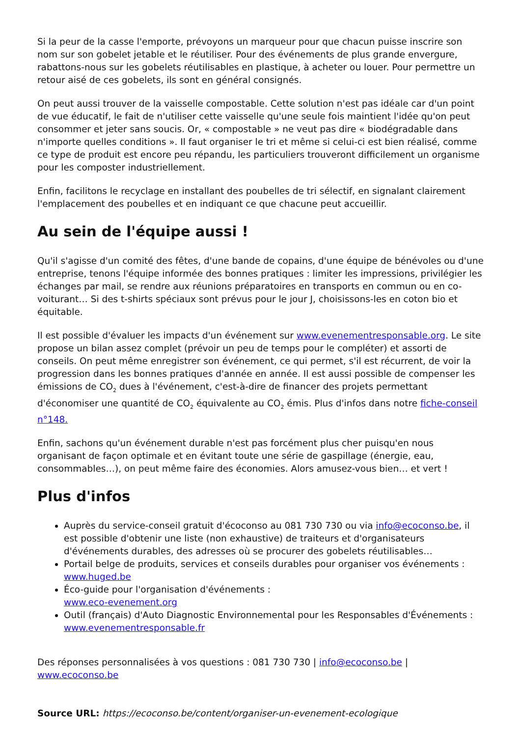Si la peur de la casse l'emporte, prévoyons un marqueur pour que chacun puisse inscrire son nom sur son gobelet jetable et le réutiliser. Pour des événements de plus grande envergure, rabattons-nous sur les gobelets réutilisables en plastique, à acheter ou louer. Pour permettre un retour aisé de ces gobelets, ils sont en général consignés.
On peut aussi trouver de la vaisselle compostable. Cette solution n'est pas idéale car d'un point de vue éducatif, le fait de n'utiliser cette vaisselle qu'une seule fois maintient l'idée qu'on peut consommer et jeter sans soucis. Or, « compostable » ne veut pas dire « biodégradable dans n'importe quelles conditions ». Il faut organiser le tri et même si celui-ci est bien réalisé, comme ce type de produit est encore peu répandu, les particuliers trouveront difficilement un organisme pour les composter industriellement.
Enfin, facilitons le recyclage en installant des poubelles de tri sélectif, en signalant clairement l'emplacement des poubelles et en indiquant ce que chacune peut accueillir.
Au sein de l'équipe aussi !
Qu'il s'agisse d'un comité des fêtes, d'une bande de copains, d'une équipe de bénévoles ou d'une entreprise, tenons l'équipe informée des bonnes pratiques : limiter les impressions, privilégier les échanges par mail, se rendre aux réunions préparatoires en transports en commun ou en co-voiturant… Si des t-shirts spéciaux sont prévus pour le jour J, choisissons-les en coton bio et équitable.
Il est possible d'évaluer les impacts d'un événement sur www.evenementresponsable.org. Le site propose un bilan assez complet (prévoir un peu de temps pour le compléter) et assorti de conseils. On peut même enregistrer son événement, ce qui permet, s'il est récurrent, de voir la progression dans les bonnes pratiques d'année en année. Il est aussi possible de compenser les émissions de CO<sub>2</sub> dues à l'événement, c'est-à-dire de financer des projets permettant d'économiser une quantité de CO<sub>2</sub> équivalente au CO<sub>2</sub> émis. Plus d'infos dans notre fiche-conseil n°148.
Enfin, sachons qu'un événement durable n'est pas forcément plus cher puisqu'en nous organisant de façon optimale et en évitant toute une série de gaspillage (énergie, eau, consommables…), on peut même faire des économies. Alors amusez-vous bien… et vert !
Plus d'infos
Auprès du service-conseil gratuit d'écoconso au 081 730 730 ou via info@ecoconso.be, il est possible d'obtenir une liste (non exhaustive) de traiteurs et d'organisateurs d'événements durables, des adresses où se procurer des gobelets réutilisables…
Portail belge de produits, services et conseils durables pour organiser vos événements : www.huged.be
Éco-guide pour l'organisation d'événements :
www.eco-evenement.org
Outil (français) d'Auto Diagnostic Environnemental pour les Responsables d'Événements : www.evenementresponsable.fr
Des réponses personnalisées à vos questions : 081 730 730 | info@ecoconso.be | www.ecoconso.be
Source URL: https://ecoconso.be/content/organiser-un-evenement-ecologique